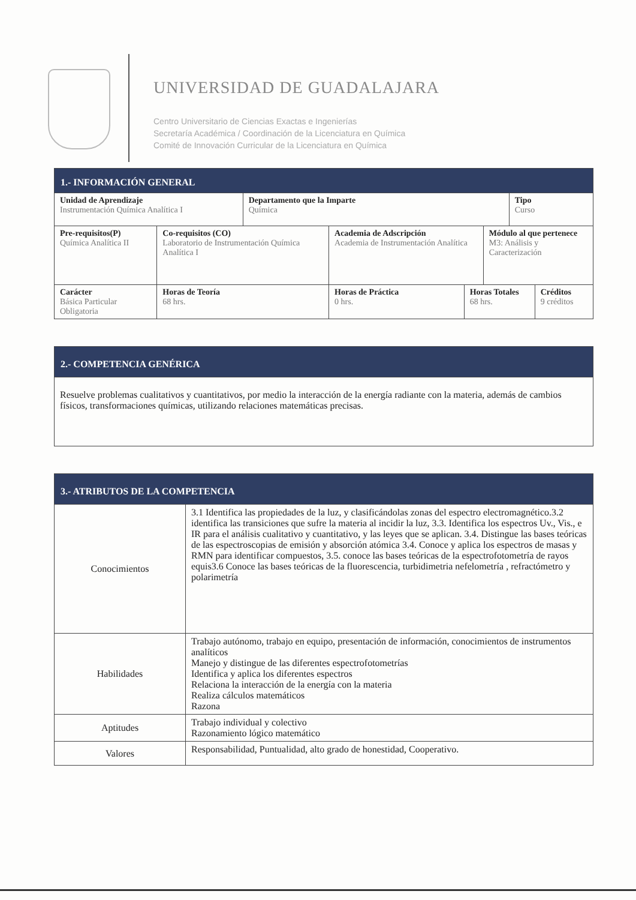UNIVERSIDAD DE GUADALAJARA
Centro Universitario de Ciencias Exactas e Ingenierías
Secretaría Académica / Coordinación de la Licenciatura en Química
Comité de Innovación Curricular de la Licenciatura en Química
| 1.- INFORMACIÓN GENERAL | | | | | | | |
| Unidad de Aprendizaje Instrumentación Química Analítica I | | Departamento que la Imparte Química | | | | Tipo Curso | |
| Pre-requisitos(P) Química Analítica II | Co-requisitos (CO) Laboratorio de Instrumentación Química Analítica I | | Academia de Adscripción Academia de Instrumentación Analítica | | Módulo al que pertenece M3: Análisis y Caracterización | | |
| Carácter Básica Particular Obligatoria | Horas de Teoría 68 hrs. | | Horas de Práctica 0 hrs. | Horas Totales 68 hrs. | | | Créditos 9 créditos |
| 2.- COMPETENCIA GENÉRICA |
| Resuelve problemas cualitativos y cuantitativos, por medio la interacción de la energía radiante con la materia, además de cambios físicos, transformaciones químicas, utilizando relaciones matemáticas precisas. |
| 3.- ATRIBUTOS DE LA COMPETENCIA | |
| Conocimientos | 3.1 Identifica las propiedades de la luz, y clasificándolas zonas del espectro electromagnético.3.2 identifica las transiciones que sufre la materia al incidir la luz, 3.3. Identifica los espectros Uv., Vis., e IR para el análisis cualitativo y cuantitativo, y las leyes que se aplican. 3.4. Distingue las bases teóricas de las espectroscopias de emisión y absorción atómica 3.4. Conoce y aplica los espectros de masas y RMN para identificar compuestos, 3.5. conoce las bases teóricas de la espectrofotometría de rayos equis3.6 Conoce las bases teóricas de la fluorescencia, turbidimetria nefelometría , refractómetro y polarimetría |
| Habilidades | Trabajo autónomo, trabajo en equipo, presentación de información, conocimientos de instrumentos analíticos Manejo y distingue de las diferentes espectrofotometrías Identifica y aplica los diferentes espectros Relaciona la interacción de la energía con la materia Realiza cálculos matemáticos Razona |
| Aptitudes | Trabajo individual y colectivo Razonamiento lógico matemático |
| Valores | Responsabilidad, Puntualidad, alto grado de honestidad, Cooperativo. |